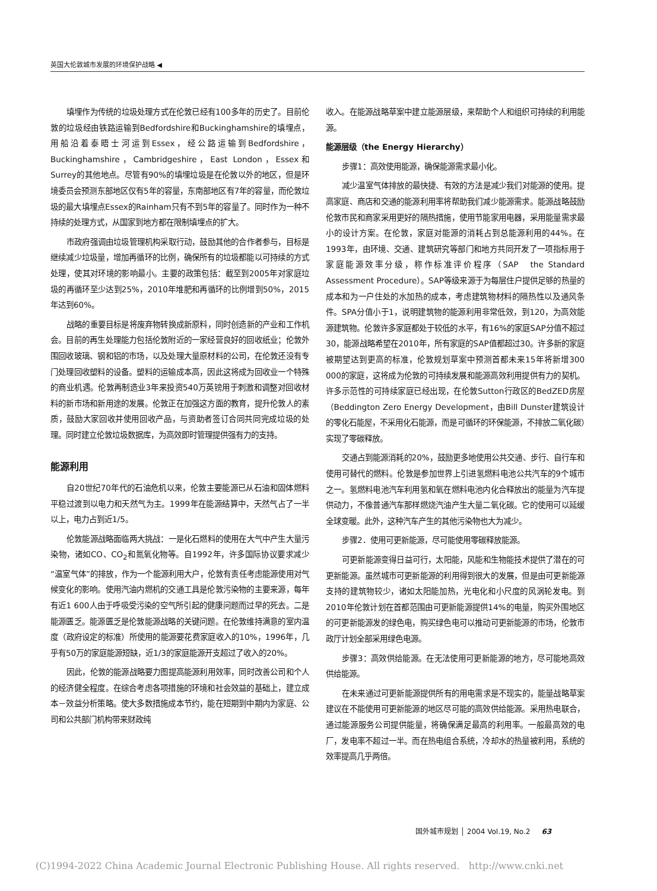英国大伦敦城市发展的环境保护战略 ◀
填埋作为传统的垃圾处理方式在伦敦已经有100多年的历史了。目前伦敦的垃圾经由铁路运输到Bedfordshire和Buckinghamshire的填埋点，用船沿着泰晤士河运到Essex，经公路运输到Bedfordshire，Buckinghamshire，Cambridgeshire，East London，Essex和Surrey的其他地点。尽管有90%的填埋垃圾是在伦敦以外的地区，但是环境委员会预测东部地区仅有5年的容量，东南部地区有7年的容量，而伦敦垃圾的最大填埋点Essex的Rainham只有不到5年的容量了。同时作为一种不持续的处理方式，从国家到地方都在限制填埋点的扩大。
市政府强调由垃圾管理机构采取行动，鼓励其他的合作者参与，目标是继续减少垃圾量，增加再循环的比例，确保所有的垃圾都能以可持续的方式处理，使其对环境的影响最小。主要的政策包括：截至到2005年对家庭垃圾的再循环至少达到25%，2010年堆肥和再循环的比例增到50%，2015年达到60%。
战略的重要目标是将废弃物转换成新原料，同时创造新的产业和工作机会。目前的再生处理能力包括伦敦附近的一家经营良好的回收纸业；伦敦外围回收玻璃、钢和铝的市场，以及处理大量原材料的公司，在伦敦还没有专门处理回收塑料的设备。塑料的运输成本高，因此这将成为回收业一个特殊的商业机遇。伦敦再制造业3年来投资540万英镑用于刺激和调整对回收材料的新市场和新用途的发展。伦敦正在加强这方面的教育，提升伦敦人的素质，鼓励大家回收并使用回收产品，与资助者签订合同共同完成垃圾的处理。同时建立伦敦垃圾数据库，为高效即时管理提供强有力的支持。
能源利用
自20世纪70年代的石油危机以来，伦敦主要能源已从石油和固体燃料平稳过渡到以电力和天然气为主。1999年在能源结算中，天然气占了一半以上，电力占到近1/5。
伦敦能源战略面临两大挑战：一是化石燃料的使用在大气中产生大量污染物，诸如CO、CO<sub>2</sub>和氮氧化物等。自1992年，许多国际协议要求减少“温室气体”的排放，作为一个能源利用大户，伦敦有责任考虑能源使用对气候变化的影响。使用汽油内燃机的交通工具是伦敦污染物的主要来源，每年有近1 600人由于呼吸受污染的空气所引起的健康问题而过早的死去。二是能源匮乏。能源匮乏是伦敦能源战略的关键问题。在伦敦维持满意的室内温度（政府设定的标准）所使用的能源要花费家庭收入的10%，1996年，几乎有50万的家庭能源短缺，近1/3的家庭能源开支超过了收入的20%。
因此，伦敦的能源战略要力图提高能源利用效率，同时改善公司和个人的经济健全程度。在综合考虑各项措施的环境和社会效益的基础上，建立成本－效益分析策略。使大多数措施成本节约，能在短期到中期内为家庭、公司和公共部门机构带来财政纯
收入。在能源战略草案中建立能源层级，来帮助个人和组织可持续的利用能源。
能源层级（the Energy Hierarchy）
步骤1：高效使用能源，确保能源需求最小化。
减少温室气体排放的最快捷、有效的方法是减少我们对能源的使用。提高家庭、商店和交通的能源利用率将帮助我们减少能源需求。能源战略鼓励伦敦市民和商家采用更好的隔热措施，使用节能家用电器，采用能量需求最小的设计方案。在伦敦，家庭对能源的消耗占到总能源利用的44%。在1993年，由环境、交通、建筑研究等部门和地方共同开发了一项指标用于家庭能源效率分级，称作标准评价程序（SAP　the Standard Assessment Procedure）。SAP等级来源于为每层住户提供足够的热量的成本和为一户住处的水加热的成本，考虑建筑物材料的隔热性以及通风条件。SPA分值小于1，说明建筑物的能源利用非常低效，到120，为高效能源建筑物。伦敦许多家庭都处于较低的水平，有16%的家庭SAP分值不超过30，能源战略希望在2010年，所有家庭的SAP值都超过30。许多新的家庭被期望达到更高的标准，伦敦规划草案中预测首都未来15年将新增300 000的家庭，这将成为伦敦的可持续发展和能源高效利用提供有力的契机。许多示范性的可持续家庭已经出现，在伦敦Sutton行政区的BedZED房屋（Beddington Zero Energy Development，由Bill Dunster建筑设计的零化石能屋，不采用化石能源，而是可循环的环保能源，不排放二氧化碳）实现了零碳释放。
交通占到能源消耗的20%，鼓励更多地使用公共交通、步行、自行车和使用可替代的燃料。伦敦是参加世界上引进氢燃料电池公共汽车的9个城市之一。氢燃料电池汽车利用氢和氧在燃料电池内化合释放出的能量为汽车提供动力，不像普通汽车那样燃烧汽油产生大量二氧化碳。它的使用可以延缓全球变暖。此外，这种汽车产生的其他污染物也大为减少。
步骤2．使用可更新能源，尽可能使用零碳释放能源。
可更新能源变得日益可行，太阳能，风能和生物能技术提供了潜在的可更新能源。虽然城市可更新能源的利用得到很大的发展，但是由可更新能源支持的建筑物较少，诸如太阳能加热，光电化和小尺度的风涡轮发电。到2010年伦敦计划在首都范围由可更新能源提供14%的电量，购买外围地区的可更新能源发的绿色电，购买绿色电可以推动可更新能源的市场，伦敦市政厅计划全部采用绿色电源。
步骤3：高效供给能源。在无法使用可更新能源的地方，尽可能地高效供给能源。
在未来通过可更新能源提供所有的用电需求是不现实的，能量战略草案建议在不能使用可更新能源的地区尽可能的高效供给能源。采用热电联合，通过能源服务公司提供能量，将确保满足最高的利用率。一般最高效的电厂，发电率不超过一半。而在热电组合系统，冷却水的热量被利用，系统的效率提高几乎两倍。
国外城市规划 │ 2004 Vol.19, No.2 63
(C)1994-2022 China Academic Journal Electronic Publishing House. All rights reserved. http://www.cnki.net